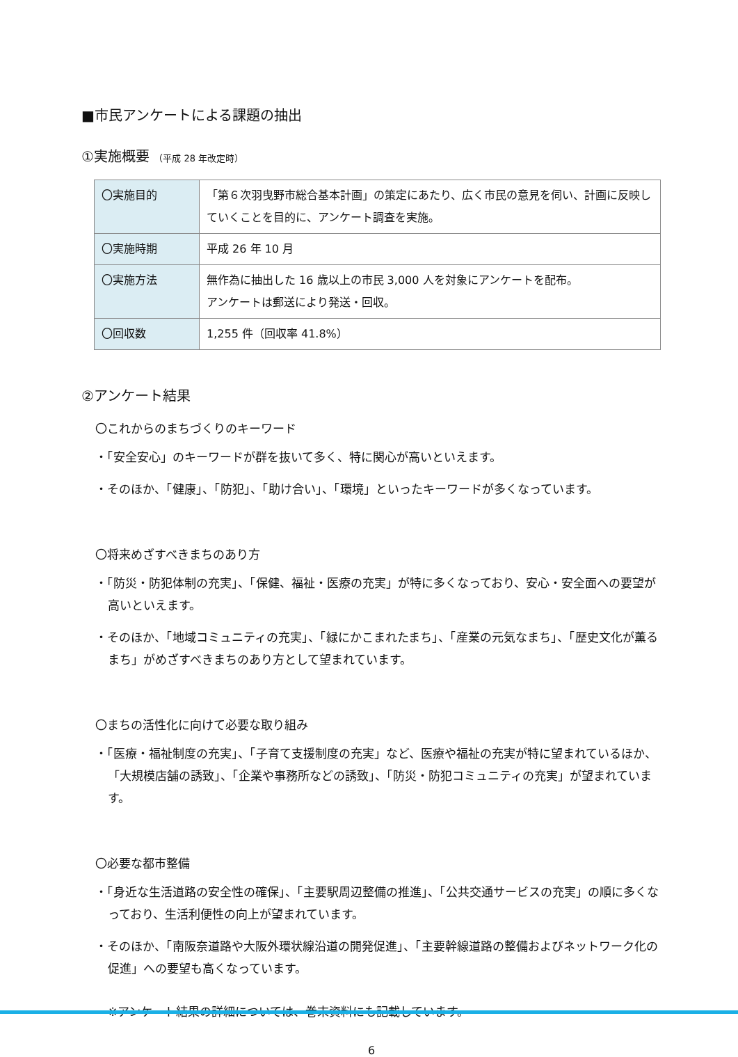■市民アンケートによる課題の抽出
①実施概要 （平成 28 年改定時）
| 〇実施目的 | 「第６次羽曳野市総合基本計画」の策定にあたり、広く市民の意見を伺い、計画に反映していくことを目的に、アンケート調査を実施。 |
| 〇実施時期 | 平成 26 年 10 月 |
| 〇実施方法 | 無作為に抽出した 16 歳以上の市民 3,000 人を対象にアンケートを配布。 アンケートは郵送により発送・回収。 |
| 〇回収数 | 1,255 件（回収率 41.8%） |
②アンケート結果
〇これからのまちづくりのキーワード
・「安全安心」のキーワードが群を抜いて多く、特に関心が高いといえます。
・そのほか、「健康」、「防犯」、「助け合い」、「環境」といったキーワードが多くなっています。
〇将来めざすべきまちのあり方
・「防災・防犯体制の充実」、「保健、福祉・医療の充実」が特に多くなっており、安心・安全面への要望が高いといえます。
・そのほか、「地域コミュニティの充実」、「緑にかこまれたまち」、「産業の元気なまち」、「歴史文化が薫るまち」がめざすべきまちのあり方として望まれています。
〇まちの活性化に向けて必要な取り組み
・「医療・福祉制度の充実」、「子育て支援制度の充実」など、医療や福祉の充実が特に望まれているほか、「大規模店舗の誘致」、「企業や事務所などの誘致」、「防災・防犯コミュニティの充実」が望まれています。
〇必要な都市整備
・「身近な生活道路の安全性の確保」、「主要駅周辺整備の推進」、「公共交通サービスの充実」の順に多くなっており、生活利便性の向上が望まれています。
・そのほか、「南阪奈道路や大阪外環状線沿道の開発促進」、「主要幹線道路の整備およびネットワーク化の促進」への要望も高くなっています。
※アンケート結果の詳細については、巻末資料にも記載しています。
6